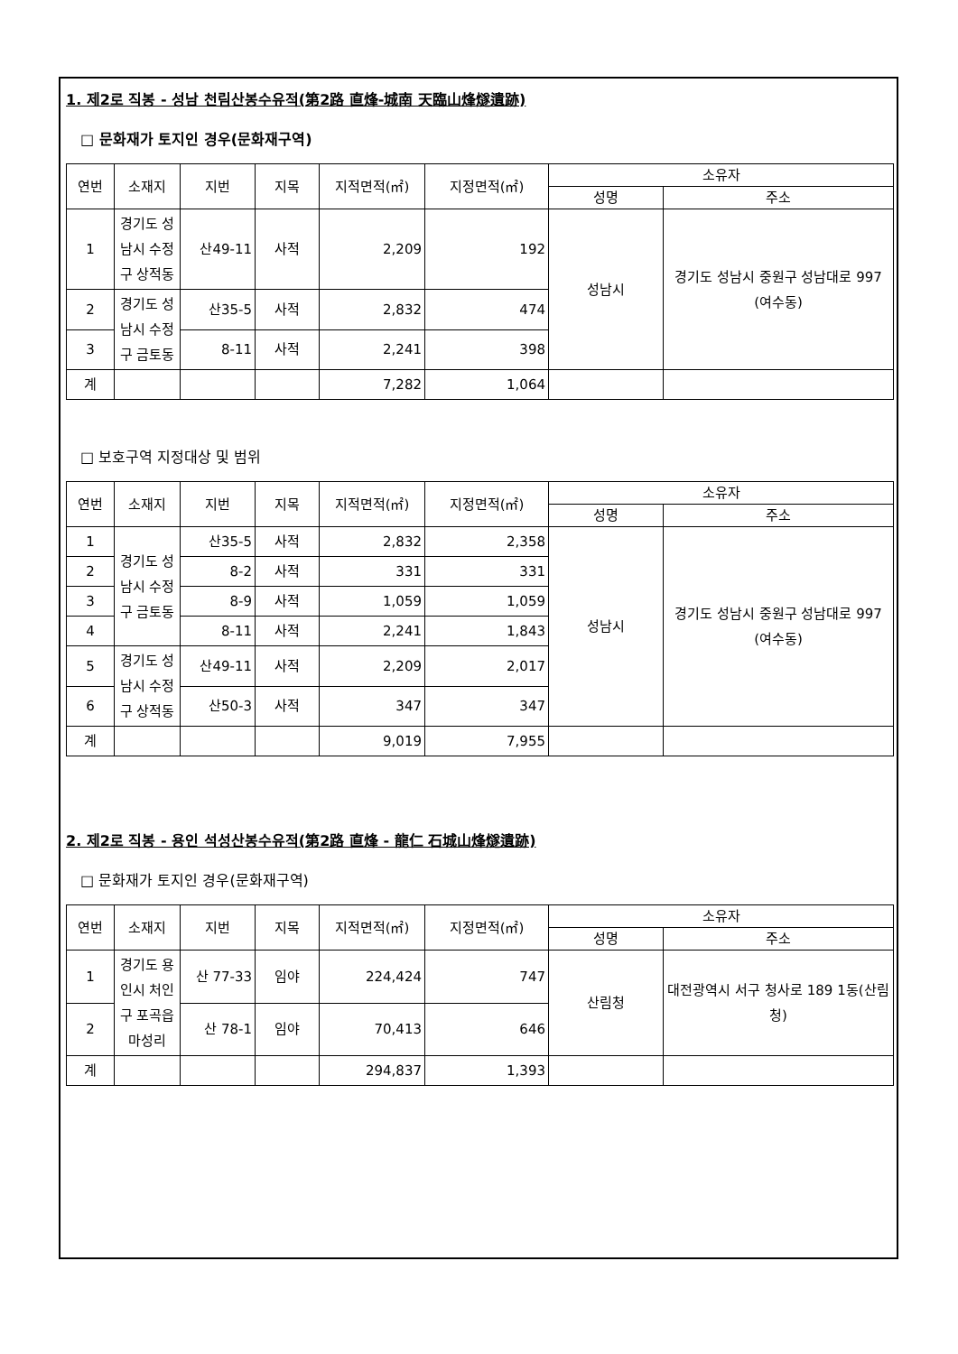1. 제2로 직봉 - 성남 천림산봉수유적(第2路 直烽-城南 天臨山烽燧遺跡)
□ 문화재가 토지인 경우(문화재구역)
| 연번 | 소재지 | 지번 | 지목 | 지적면적(㎡) | 지정면적(㎡) | 소유자 | |
| --- | --- | --- | --- | --- | --- | --- | --- |
| | | | | | | 성명 | 주소 |
| 1 | 경기도 성남시 수정구 상적동 | 산49-11 | 사적 | 2,209 | 192 | 성남시 | 경기도 성남시 중원구 성남대로 997 (여수동) |
| 2 | 경기도 성남시 수정구 금토동 | 산35-5 | 사적 | 2,832 | 474 | | |
| 3 | | 8-11 | 사적 | 2,241 | 398 | | |
| 계 | | | | 7,282 | 1,064 | | |
□ 보호구역 지정대상 및 범위
| 연번 | 소재지 | 지번 | 지목 | 지적면적(㎡) | 지정면적(㎡) | 소유자 | |
| --- | --- | --- | --- | --- | --- | --- | --- |
| | | | | | | 성명 | 주소 |
| 1 | 경기도 성남시 수정구 금토동 | 산35-5 | 사적 | 2,832 | 2,358 | 성남시 | 경기도 성남시 중원구 성남대로 997 (여수동) |
| 2 | | 8-2 | 사적 | 331 | 331 | | |
| 3 | | 8-9 | 사적 | 1,059 | 1,059 | | |
| 4 | | 8-11 | 사적 | 2,241 | 1,843 | | |
| 5 | 경기도 성남시 수정구 상적동 | 산49-11 | 사적 | 2,209 | 2,017 | | |
| 6 | | 산50-3 | 사적 | 347 | 347 | | |
| 계 | | | | 9,019 | 7,955 | | |
2. 제2로 직봉 - 용인 석성산봉수유적(第2路 直烽 - 龍仁 石城山烽燧遺跡)
□ 문화재가 토지인 경우(문화재구역)
| 연번 | 소재지 | 지번 | 지목 | 지적면적(㎡) | 지정면적(㎡) | 소유자 | |
| --- | --- | --- | --- | --- | --- | --- | --- |
| | | | | | | 성명 | 주소 |
| 1 | 경기도 용인시 처인구 포곡읍 마성리 | 산 77-33 | 임야 | 224,424 | 747 | 산림청 | 대전광역시 서구 청사로 189 1동(산림청) |
| 2 | | 산 78-1 | 임야 | 70,413 | 646 | | |
| 계 | | | | 294,837 | 1,393 | | |